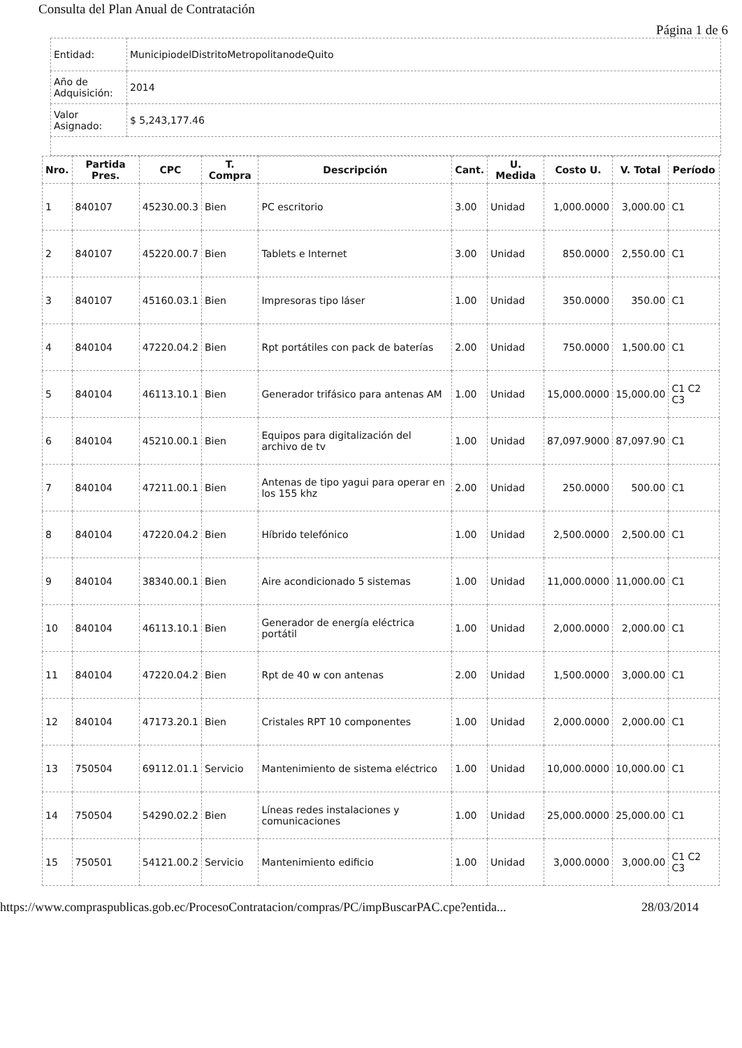Consulta del Plan Anual de Contratación
Página 1 de 6
| Entidad: | MunicipiodelDistritoMetropolitanodeQuito |
| Año de Adquisición: | 2014 |
| Valor Asignado: | $ 5,243,177.46 |
| Nro. | Partida Pres. | CPC | T. Compra | Descripción | Cant. | U. Medida | Costo U. | V. Total | Período |
| --- | --- | --- | --- | --- | --- | --- | --- | --- | --- |
| 1 | 840107 | 45230.00.3 | Bien | PC escritorio | 3.00 | Unidad | 1,000.0000 | 3,000.00 | C1 |
| 2 | 840107 | 45220.00.7 | Bien | Tablets e Internet | 3.00 | Unidad | 850.0000 | 2,550.00 | C1 |
| 3 | 840107 | 45160.03.1 | Bien | Impresoras tipo láser | 1.00 | Unidad | 350.0000 | 350.00 | C1 |
| 4 | 840104 | 47220.04.2 | Bien | Rpt portátiles con pack de baterías | 2.00 | Unidad | 750.0000 | 1,500.00 | C1 |
| 5 | 840104 | 46113.10.1 | Bien | Generador trifásico para antenas AM | 1.00 | Unidad | 15,000.0000 | 15,000.00 | C1 C2 C3 |
| 6 | 840104 | 45210.00.1 | Bien | Equipos para digitalización del archivo de tv | 1.00 | Unidad | 87,097.9000 | 87,097.90 | C1 |
| 7 | 840104 | 47211.00.1 | Bien | Antenas de tipo yagui para operar en los 155 khz | 2.00 | Unidad | 250.0000 | 500.00 | C1 |
| 8 | 840104 | 47220.04.2 | Bien | Híbrido telefónico | 1.00 | Unidad | 2,500.0000 | 2,500.00 | C1 |
| 9 | 840104 | 38340.00.1 | Bien | Aire acondicionado 5 sistemas | 1.00 | Unidad | 11,000.0000 | 11,000.00 | C1 |
| 10 | 840104 | 46113.10.1 | Bien | Generador de energía eléctrica portátil | 1.00 | Unidad | 2,000.0000 | 2,000.00 | C1 |
| 11 | 840104 | 47220.04.2 | Bien | Rpt de 40 w con antenas | 2.00 | Unidad | 1,500.0000 | 3,000.00 | C1 |
| 12 | 840104 | 47173.20.1 | Bien | Cristales RPT 10 componentes | 1.00 | Unidad | 2,000.0000 | 2,000.00 | C1 |
| 13 | 750504 | 69112.01.1 | Servicio | Mantenimiento de sistema eléctrico | 1.00 | Unidad | 10,000.0000 | 10,000.00 | C1 |
| 14 | 750504 | 54290.02.2 | Bien | Líneas redes instalaciones y comunicaciones | 1.00 | Unidad | 25,000.0000 | 25,000.00 | C1 |
| 15 | 750501 | 54121.00.2 | Servicio | Mantenimiento edificio | 1.00 | Unidad | 3,000.0000 | 3,000.00 | C1 C2 C3 |
https://www.compraspublicas.gob.ec/ProcesoContratacion/compras/PC/impBuscarPAC.cpe?entida... 28/03/2014